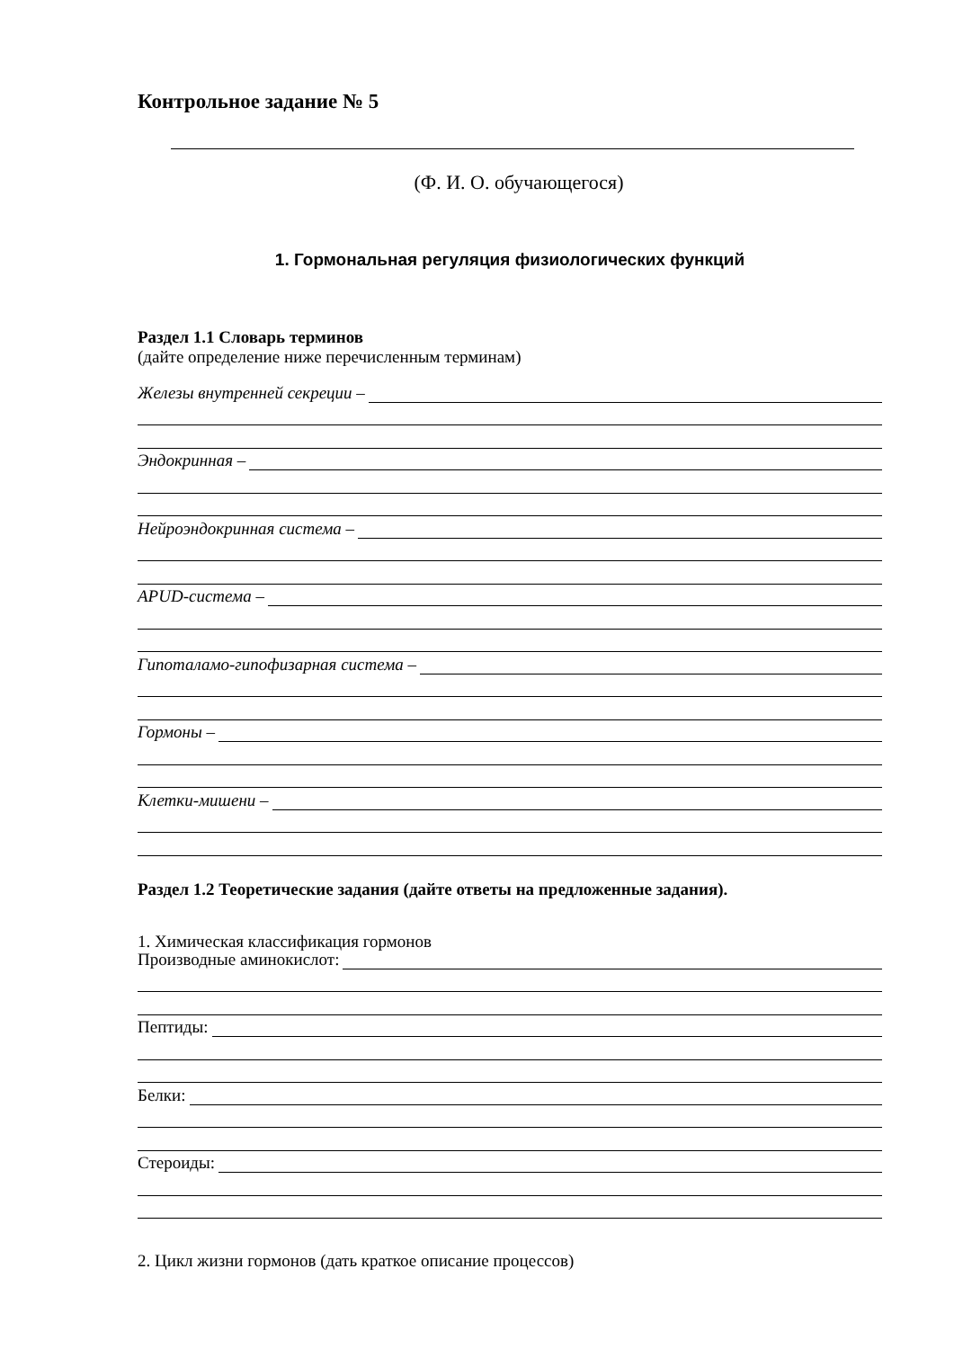Контрольное задание № 5
(Ф. И. О. обучающегося)
1. Гормональная регуляция физиологических функций
Раздел 1.1 Словарь терминов
(дайте определение ниже перечисленным терминам)
Железы внутренней секреции –
Эндокринная –
Нейроэндокринная система –
APUD-система –
Гипоталамо-гипофизарная система –
Гормоны –
Клетки-мишени –
Раздел 1.2 Теоретические задания (дайте ответы на предложенные задания).
1. Химическая классификация гормонов
Производные аминокислот:
Пептиды:
Белки:
Стероиды:
2. Цикл жизни гормонов (дать краткое описание процессов)